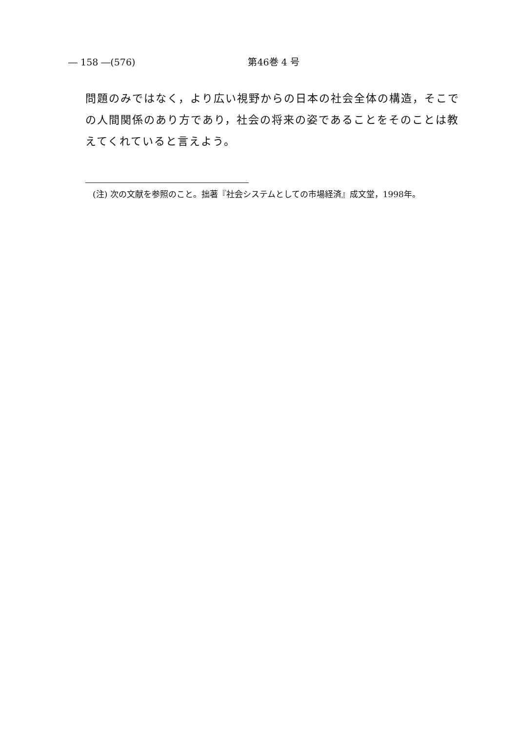― 158 ―(576) 第46巻 4 号
問題のみではなく，より広い視野からの日本の社会全体の構造，そこでの人間関係のあり方であり，社会の将来の姿であることをそのことは教えてくれていると言えよう。
(注) 次の文献を参照のこと。拙著『社会システムとしての市場経済』成文堂，1998年。